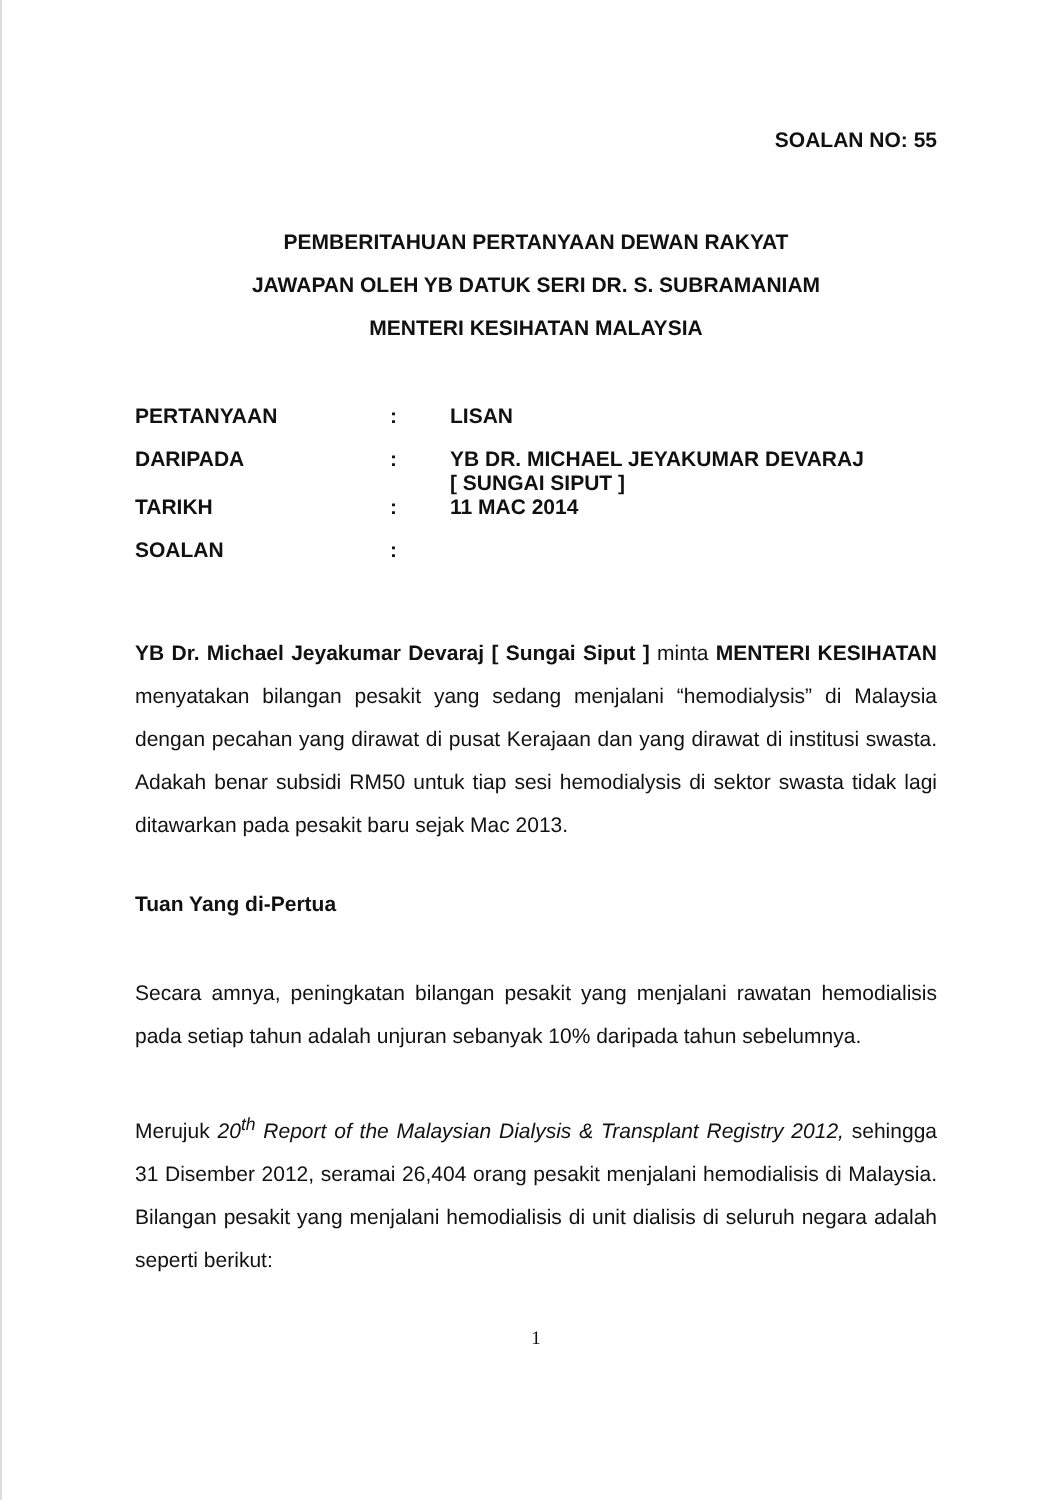SOALAN NO: 55
PEMBERITAHUAN PERTANYAAN DEWAN RAKYAT
JAWAPAN OLEH YB DATUK SERI DR. S. SUBRAMANIAM
MENTERI KESIHATAN MALAYSIA
| PERTANYAAN | : | LISAN |
| DARIPADA | : | YB DR. MICHAEL JEYAKUMAR DEVARAJ [ SUNGAI SIPUT ] |
| TARIKH | : | 11 MAC 2014 |
| SOALAN | : | |
YB Dr. Michael Jeyakumar Devaraj [ Sungai Siput ] minta MENTERI KESIHATAN menyatakan bilangan pesakit yang sedang menjalani “hemodialysis” di Malaysia dengan pecahan yang dirawat di pusat Kerajaan dan yang dirawat di institusi swasta. Adakah benar subsidi RM50 untuk tiap sesi hemodialysis di sektor swasta tidak lagi ditawarkan pada pesakit baru sejak Mac 2013.
Tuan Yang di-Pertua
Secara amnya, peningkatan bilangan pesakit yang menjalani rawatan hemodialisis pada setiap tahun adalah unjuran sebanyak 10% daripada tahun sebelumnya.
Merujuk 20<sup>th</sup> Report of the Malaysian Dialysis & Transplant Registry 2012, sehingga 31 Disember 2012, seramai 26,404 orang pesakit menjalani hemodialisis di Malaysia. Bilangan pesakit yang menjalani hemodialisis di unit dialisis di seluruh negara adalah seperti berikut:
1